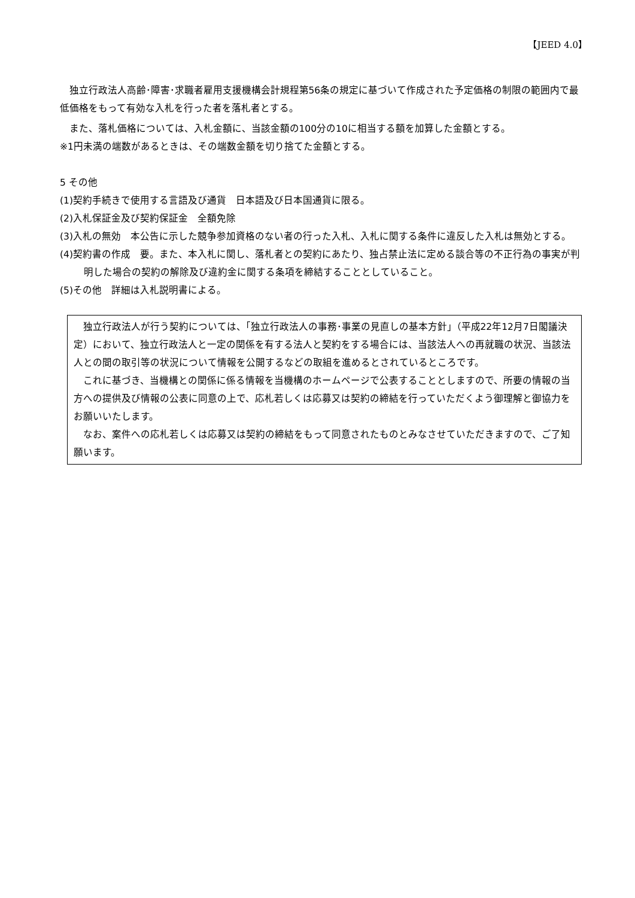【JEED 4.0】
独立行政法人高齢･障害･求職者雇用支援機構会計規程第56条の規定に基づいて作成された予定価格の制限の範囲内で最低価格をもって有効な入札を行った者を落札者とする。
また、落札価格については、入札金額に、当該金額の100分の10に相当する額を加算した金額とする。
※1円未満の端数があるときは、その端数金額を切り捨てた金額とする。
5 その他
(1)契約手続きで使用する言語及び通貨　日本語及び日本国通貨に限る。
(2)入札保証金及び契約保証金　全額免除
(3)入札の無効　本公告に示した競争参加資格のない者の行った入札、入札に関する条件に違反した入札は無効とする。
(4)契約書の作成　要。また、本入札に関し、落札者との契約にあたり、独占禁止法に定める談合等の不正行為の事実が判明した場合の契約の解除及び違約金に関する条項を締結することとしていること。
(5)その他　詳細は入札説明書による。
独立行政法人が行う契約については、「独立行政法人の事務･事業の見直しの基本方針」（平成22年12月7日閣議決定）において、独立行政法人と一定の関係を有する法人と契約をする場合には、当該法人への再就職の状況、当該法人との間の取引等の状況について情報を公開するなどの取組を進めるとされているところです。
これに基づき、当機構との関係に係る情報を当機構のホームページで公表することとしますので、所要の情報の当方への提供及び情報の公表に同意の上で、応札若しくは応募又は契約の締結を行っていただくよう御理解と御協力をお願いいたします。
なお、案件への応札若しくは応募又は契約の締結をもって同意されたものとみなさせていただきますので、ご了知願います。